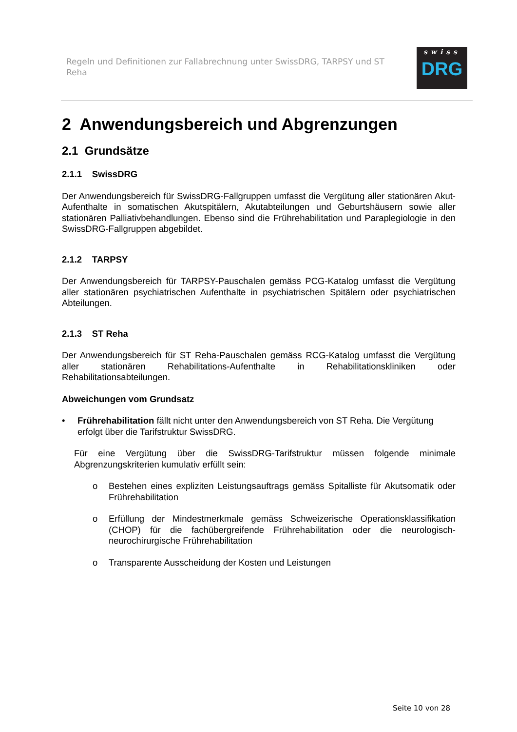Regeln und Definitionen zur Fallabrechnung unter SwissDRG, TARPSY und ST Reha
swiss
DRG
2 Anwendungsbereich und Abgrenzungen
2.1 Grundsätze
2.1.1 SwissDRG
Der Anwendungsbereich für SwissDRG-Fallgruppen umfasst die Vergütung aller stationären Akut-Aufenthalte in somatischen Akutspitälern, Akutabteilungen und Geburtshäusern sowie aller stationären Palliativbehandlungen. Ebenso sind die Frührehabilitation und Paraplegiologie in den SwissDRG-Fallgruppen abgebildet.
2.1.2 TARPSY
Der Anwendungsbereich für TARPSY-Pauschalen gemäss PCG-Katalog umfasst die Vergütung aller stationären psychiatrischen Aufenthalte in psychiatrischen Spitälern oder psychiatrischen Abteilungen.
2.1.3 ST Reha
Der Anwendungsbereich für ST Reha-Pauschalen gemäss RCG-Katalog umfasst die Vergütung aller stationären Rehabilitations-Aufenthalte in Rehabilitationskliniken oder Rehabilitationsabteilungen.
Abweichungen vom Grundsatz
• Frührehabilitation fällt nicht unter den Anwendungsbereich von ST Reha. Die Vergütung erfolgt über die Tarifstruktur SwissDRG.
Für eine Vergütung über die SwissDRG-Tarifstruktur müssen folgende minimale Abgrenzungskriterien kumulativ erfüllt sein:
o Bestehen eines expliziten Leistungsauftrags gemäss Spitalliste für Akutsomatik oder Frührehabilitation
o Erfüllung der Mindestmerkmale gemäss Schweizerische Operationsklassifikation (CHOP) für die fachübergreifende Frührehabilitation oder die neurologisch-neurochirurgische Frührehabilitation
o Transparente Ausscheidung der Kosten und Leistungen
Seite 10 von 28